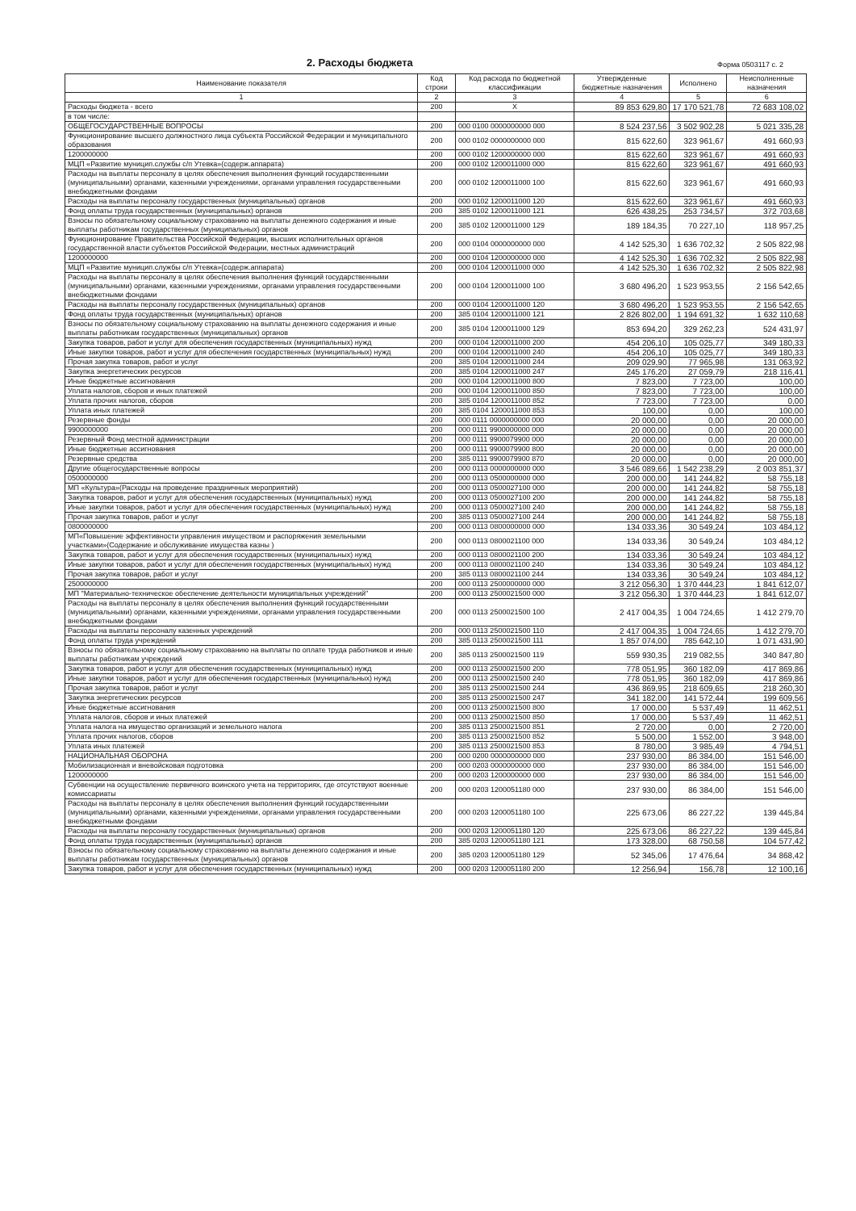2. Расходы бюджета
Форма 0503117 с. 2
| Наименование показателя | Код строки | Код расхода по бюджетной классификации | Утвержденные бюджетные назначения | Исполнено | Неисполненные назначения |
| --- | --- | --- | --- | --- | --- |
| 1 | 2 | 3 | 4 | 5 | 6 |
| Расходы бюджета - всего | 200 | X | 89 853 629,80 | 17 170 521,78 | 72 683 108,02 |
| в том числе: | | | | | |
| ОБЩЕГОСУДАРСТВЕННЫЕ ВОПРОСЫ | 200 | 000 0100 0000000000 000 | 8 524 237,56 | 3 502 902,28 | 5 021 335,28 |
| Функционирование высшего должностного лица субъекта Российской Федерации и муниципального образования | 200 | 000 0102 0000000000 000 | 815 622,60 | 323 961,67 | 491 660,93 |
| 1200000000 | 200 | 000 0102 1200000000 000 | 815 622,60 | 323 961,67 | 491 660,93 |
| МЦП «Развитие муницип.службы с/п Утевка»(содерж.аппарата) | 200 | 000 0102 1200011000 000 | 815 622,60 | 323 961,67 | 491 660,93 |
| Расходы на выплаты персоналу в целях обеспечения выполнения функций государственными (муниципальными) органами, казенными учреждениями, органами управления государственными внебюджетными фондами | 200 | 000 0102 1200011000 100 | 815 622,60 | 323 961,67 | 491 660,93 |
| Расходы на выплаты персоналу государственных (муниципальных) органов | 200 | 000 0102 1200011000 120 | 815 622,60 | 323 961,67 | 491 660,93 |
| Фонд оплаты труда государственных (муниципальных) органов | 200 | 385 0102 1200011000 121 | 626 438,25 | 253 734,57 | 372 703,68 |
| Взносы по обязательному социальному страхованию на выплаты денежного содержания и иные выплаты работникам государственных (муниципальных) органов | 200 | 385 0102 1200011000 129 | 189 184,35 | 70 227,10 | 118 957,25 |
| Функционирование Правительства Российской Федерации, высших исполнительных органов государственной власти субъектов Российской Федерации, местных администраций | 200 | 000 0104 0000000000 000 | 4 142 525,30 | 1 636 702,32 | 2 505 822,98 |
| 1200000000 | 200 | 000 0104 1200000000 000 | 4 142 525,30 | 1 636 702,32 | 2 505 822,98 |
| МЦП «Развитие муницип.службы с/п Утевка»(содерж.аппарата) | 200 | 000 0104 1200011000 000 | 4 142 525,30 | 1 636 702,32 | 2 505 822,98 |
| Расходы на выплаты персоналу в целях обеспечения выполнения функций государственными (муниципальными) органами, казенными учреждениями, органами управления государственными внебюджетными фондами | 200 | 000 0104 1200011000 100 | 3 680 496,20 | 1 523 953,55 | 2 156 542,65 |
| Расходы на выплаты персоналу государственных (муниципальных) органов | 200 | 000 0104 1200011000 120 | 3 680 496,20 | 1 523 953,55 | 2 156 542,65 |
| Фонд оплаты труда государственных (муниципальных) органов | 200 | 385 0104 1200011000 121 | 2 826 802,00 | 1 194 691,32 | 1 632 110,68 |
| Взносы по обязательному социальному страхованию на выплаты денежного содержания и иные выплаты работникам государственных (муниципальных) органов | 200 | 385 0104 1200011000 129 | 853 694,20 | 329 262,23 | 524 431,97 |
| Закупка товаров, работ и услуг для обеспечения государственных (муниципальных) нужд | 200 | 000 0104 1200011000 200 | 454 206,10 | 105 025,77 | 349 180,33 |
| Иные закупки товаров, работ и услуг для обеспечения государственных (муниципальных) нужд | 200 | 000 0104 1200011000 240 | 454 206,10 | 105 025,77 | 349 180,33 |
| Прочая закупка товаров, работ и услуг | 200 | 385 0104 1200011000 244 | 209 029,90 | 77 965,98 | 131 063,92 |
| Закупка энергетических ресурсов | 200 | 385 0104 1200011000 247 | 245 176,20 | 27 059,79 | 218 116,41 |
| Иные бюджетные ассигнования | 200 | 000 0104 1200011000 800 | 7 823,00 | 7 723,00 | 100,00 |
| Уплата налогов, сборов и иных платежей | 200 | 000 0104 1200011000 850 | 7 823,00 | 7 723,00 | 100,00 |
| Уплата прочих налогов, сборов | 200 | 385 0104 1200011000 852 | 7 723,00 | 7 723,00 | 0,00 |
| Уплата иных платежей | 200 | 385 0104 1200011000 853 | 100,00 | 0,00 | 100,00 |
| Резервные фонды | 200 | 000 0111 0000000000 000 | 20 000,00 | 0,00 | 20 000,00 |
| 9900000000 | 200 | 000 0111 9900000000 000 | 20 000,00 | 0,00 | 20 000,00 |
| Резервный Фонд местной администрации | 200 | 000 0111 9900079900 000 | 20 000,00 | 0,00 | 20 000,00 |
| Иные бюджетные ассигнования | 200 | 000 0111 9900079900 800 | 20 000,00 | 0,00 | 20 000,00 |
| Резервные средства | 200 | 385 0111 9900079900 870 | 20 000,00 | 0,00 | 20 000,00 |
| Другие общегосударственные вопросы | 200 | 000 0113 0000000000 000 | 3 546 089,66 | 1 542 238,29 | 2 003 851,37 |
| 0500000000 | 200 | 000 0113 0500000000 000 | 200 000,00 | 141 244,82 | 58 755,18 |
| МП «Культура»(Расходы на проведение праздничных мероприятий) | 200 | 000 0113 0500027100 000 | 200 000,00 | 141 244,82 | 58 755,18 |
| Закупка товаров, работ и услуг для обеспечения государственных (муниципальных) нужд | 200 | 000 0113 0500027100 200 | 200 000,00 | 141 244,82 | 58 755,18 |
| Иные закупки товаров, работ и услуг для обеспечения государственных (муниципальных) нужд | 200 | 000 0113 0500027100 240 | 200 000,00 | 141 244,82 | 58 755,18 |
| Прочая закупка товаров, работ и услуг | 200 | 385 0113 0500027100 244 | 200 000,00 | 141 244,82 | 58 755,18 |
| 0800000000 | 200 | 000 0113 0800000000 000 | 134 033,36 | 30 549,24 | 103 484,12 |
| МП«Повышение эффективности управления имуществом и распоряжения земельными участками»(Содержание и обслуживание имущества казны ) | 200 | 000 0113 0800021100 000 | 134 033,36 | 30 549,24 | 103 484,12 |
| Закупка товаров, работ и услуг для обеспечения государственных (муниципальных) нужд | 200 | 000 0113 0800021100 200 | 134 033,36 | 30 549,24 | 103 484,12 |
| Иные закупки товаров, работ и услуг для обеспечения государственных (муниципальных) нужд | 200 | 000 0113 0800021100 240 | 134 033,36 | 30 549,24 | 103 484,12 |
| Прочая закупка товаров, работ и услуг | 200 | 385 0113 0800021100 244 | 134 033,36 | 30 549,24 | 103 484,12 |
| 2500000000 | 200 | 000 0113 2500000000 000 | 3 212 056,30 | 1 370 444,23 | 1 841 612,07 |
| МП "Материально-техническое обеспечение деятельности муниципальных учреждений" | 200 | 000 0113 2500021500 000 | 3 212 056,30 | 1 370 444,23 | 1 841 612,07 |
| Расходы на выплаты персоналу в целях обеспечения выполнения функций государственными (муниципальными) органами, казенными учреждениями, органами управления государственными внебюджетными фондами | 200 | 000 0113 2500021500 100 | 2 417 004,35 | 1 004 724,65 | 1 412 279,70 |
| Расходы на выплаты персоналу казенных учреждений | 200 | 000 0113 2500021500 110 | 2 417 004,35 | 1 004 724,65 | 1 412 279,70 |
| Фонд оплаты труда учреждений | 200 | 385 0113 2500021500 111 | 1 857 074,00 | 785 642,10 | 1 071 431,90 |
| Взносы по обязательному социальному страхованию на выплаты по оплате труда работников и иные выплаты работникам учреждений | 200 | 385 0113 2500021500 119 | 559 930,35 | 219 082,55 | 340 847,80 |
| Закупка товаров, работ и услуг для обеспечения государственных (муниципальных) нужд | 200 | 000 0113 2500021500 200 | 778 051,95 | 360 182,09 | 417 869,86 |
| Иные закупки товаров, работ и услуг для обеспечения государственных (муниципальных) нужд | 200 | 000 0113 2500021500 240 | 778 051,95 | 360 182,09 | 417 869,86 |
| Прочая закупка товаров, работ и услуг | 200 | 385 0113 2500021500 244 | 436 869,95 | 218 609,65 | 218 260,30 |
| Закупка энергетических ресурсов | 200 | 385 0113 2500021500 247 | 341 182,00 | 141 572,44 | 199 609,56 |
| Иные бюджетные ассигнования | 200 | 000 0113 2500021500 800 | 17 000,00 | 5 537,49 | 11 462,51 |
| Уплата налогов, сборов и иных платежей | 200 | 000 0113 2500021500 850 | 17 000,00 | 5 537,49 | 11 462,51 |
| Уплата налога на имущество организаций и земельного налога | 200 | 385 0113 2500021500 851 | 2 720,00 | 0,00 | 2 720,00 |
| Уплата прочих налогов, сборов | 200 | 385 0113 2500021500 852 | 5 500,00 | 1 552,00 | 3 948,00 |
| Уплата иных платежей | 200 | 385 0113 2500021500 853 | 8 780,00 | 3 985,49 | 4 794,51 |
| НАЦИОНАЛЬНАЯ ОБОРОНА | 200 | 000 0200 0000000000 000 | 237 930,00 | 86 384,00 | 151 546,00 |
| Мобилизационная и вневойсковая подготовка | 200 | 000 0203 0000000000 000 | 237 930,00 | 86 384,00 | 151 546,00 |
| 1200000000 | 200 | 000 0203 1200000000 000 | 237 930,00 | 86 384,00 | 151 546,00 |
| Субвенции на осуществление первичного воинского учета на территориях, где отсутствуют военные комиссариаты | 200 | 000 0203 1200051180 000 | 237 930,00 | 86 384,00 | 151 546,00 |
| Расходы на выплаты персоналу в целях обеспечения выполнения функций государственными (муниципальными) органами, казенными учреждениями, органами управления государственными внебюджетными фондами | 200 | 000 0203 1200051180 100 | 225 673,06 | 86 227,22 | 139 445,84 |
| Расходы на выплаты персоналу государственных (муниципальных) органов | 200 | 000 0203 1200051180 120 | 225 673,06 | 86 227,22 | 139 445,84 |
| Фонд оплаты труда государственных (муниципальных) органов | 200 | 385 0203 1200051180 121 | 173 328,00 | 68 750,58 | 104 577,42 |
| Взносы по обязательному социальному страхованию на выплаты денежного содержания и иные выплаты работникам государственных (муниципальных) органов | 200 | 385 0203 1200051180 129 | 52 345,06 | 17 476,64 | 34 868,42 |
| Закупка товаров, работ и услуг для обеспечения государственных (муниципальных) нужд | 200 | 000 0203 1200051180 200 | 12 256,94 | 156,78 | 12 100,16 |